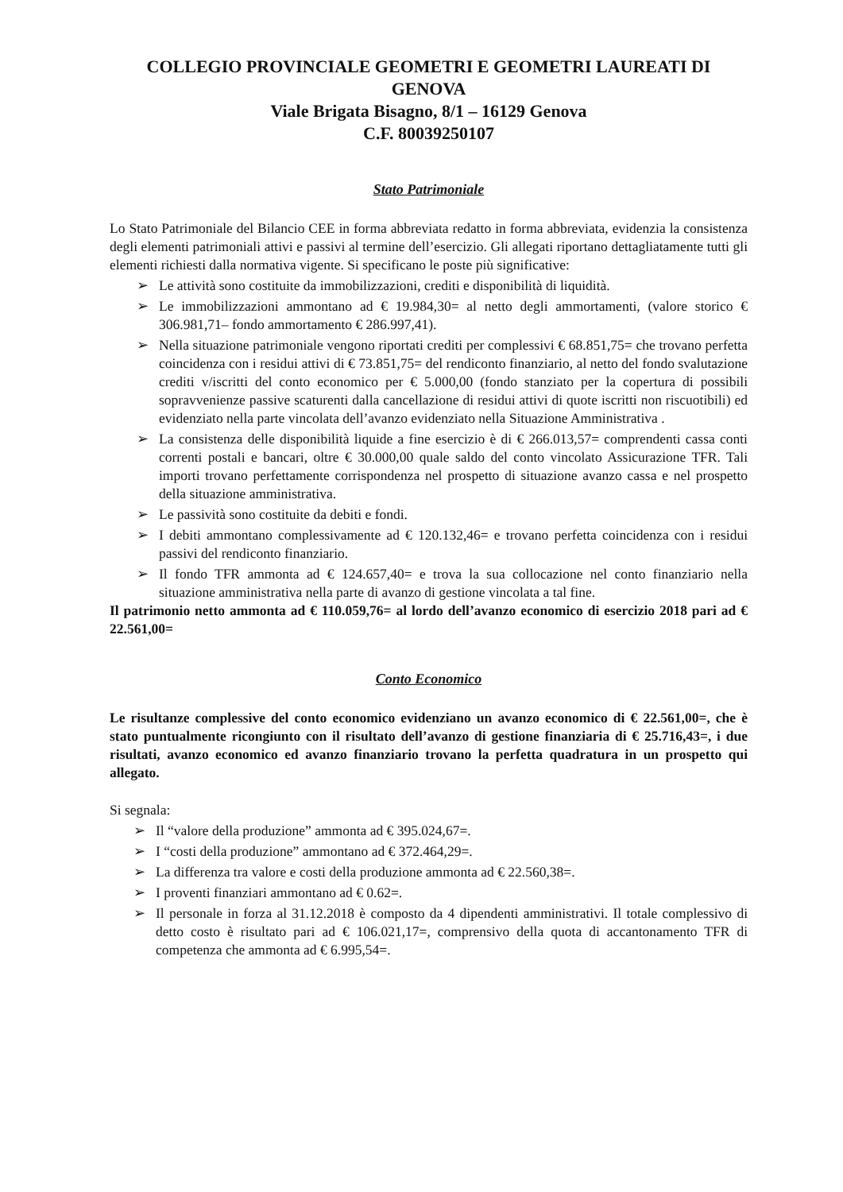COLLEGIO PROVINCIALE GEOMETRI E GEOMETRI LAUREATI DI GENOVA
Viale Brigata Bisagno, 8/1 – 16129 Genova
C.F. 80039250107
Stato Patrimoniale
Lo Stato Patrimoniale del Bilancio CEE in forma abbreviata redatto in forma abbreviata, evidenzia la consistenza degli elementi patrimoniali attivi e passivi al termine dell’esercizio. Gli allegati riportano dettagliatamente tutti gli elementi richiesti dalla normativa vigente. Si specificano le poste più significative:
➢ Le attività sono costituite da immobilizzazioni, crediti e disponibilità di liquidità.
➢ Le immobilizzazioni ammontano ad € 19.984,30= al netto degli ammortamenti, (valore storico € 306.981,71– fondo ammortamento € 286.997,41).
➢ Nella situazione patrimoniale vengono riportati crediti per complessivi € 68.851,75= che trovano perfetta coincidenza con i residui attivi di € 73.851,75= del rendiconto finanziario, al netto del fondo svalutazione crediti v/iscritti del conto economico per € 5.000,00 (fondo stanziato per la copertura di possibili sopravvenienze passive scaturenti dalla cancellazione di residui attivi di quote iscritti non riscuotibili) ed evidenziato nella parte vincolata dell’avanzo evidenziato nella Situazione Amministrativa .
➢ La consistenza delle disponibilità liquide a fine esercizio è di € 266.013,57= comprendenti cassa conti correnti postali e bancari, oltre € 30.000,00 quale saldo del conto vincolato Assicurazione TFR. Tali importi trovano perfettamente corrispondenza nel prospetto di situazione avanzo cassa e nel prospetto della situazione amministrativa.
➢ Le passività sono costituite da debiti e fondi.
➢ I debiti ammontano complessivamente ad € 120.132,46= e trovano perfetta coincidenza con i residui passivi del rendiconto finanziario.
➢ Il fondo TFR ammonta ad € 124.657,40= e trova la sua collocazione nel conto finanziario nella situazione amministrativa nella parte di avanzo di gestione vincolata a tal fine.
Il patrimonio netto ammonta ad € 110.059,76= al lordo dell’avanzo economico di esercizio 2018 pari ad € 22.561,00=
Conto Economico
Le risultanze complessive del conto economico evidenziano un avanzo economico di € 22.561,00=, che è stato puntualmente ricongiunto con il risultato dell’avanzo di gestione finanziaria di € 25.716,43=, i due risultati, avanzo economico ed avanzo finanziario trovano la perfetta quadratura in un prospetto qui allegato.
Si segnala:
➢ Il “valore della produzione” ammonta ad € 395.024,67=.
➢ I “costi della produzione” ammontano ad € 372.464,29=.
➢ La differenza tra valore e costi della produzione ammonta ad € 22.560,38=.
➢ I proventi finanziari ammontano ad € 0.62=.
➢ Il personale in forza al 31.12.2018 è composto da 4 dipendenti amministrativi. Il totale complessivo di detto costo è risultato pari ad € 106.021,17=, comprensivo della quota di accantonamento TFR di competenza che ammonta ad € 6.995,54=.